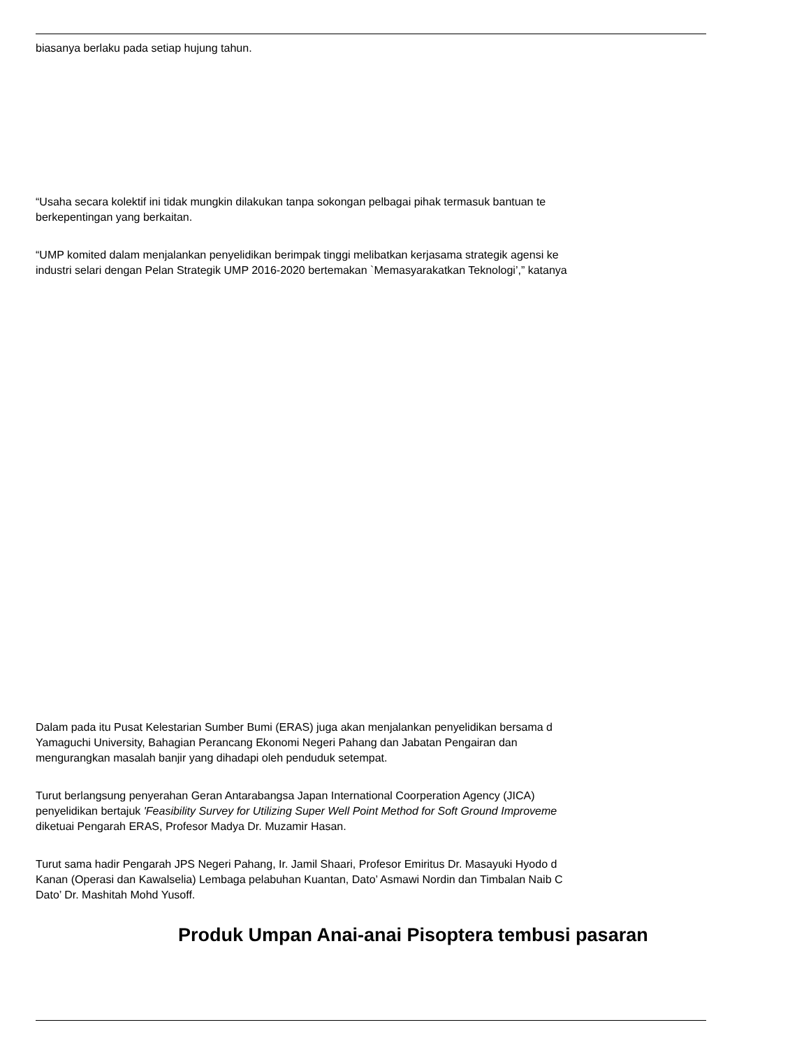biasanya berlaku pada setiap hujung tahun.
“Usaha secara kolektif ini tidak mungkin dilakukan tanpa sokongan pelbagai pihak termasuk bantuan te
berkepentingan yang berkaitan.
“UMP komited dalam menjalankan penyelidikan berimpak tinggi melibatkan kerjasama strategik agensi ke
industri selari dengan Pelan Strategik UMP 2016-2020 bertemakan `Memasyarakatkan Teknologi’,” katanya
Dalam pada itu Pusat Kelestarian Sumber Bumi (ERAS) juga akan menjalankan penyelidikan bersama d
Yamaguchi University, Bahagian Perancang Ekonomi Negeri Pahang dan Jabatan Pengairan dan
mengurangkan masalah banjir yang dihadapi oleh penduduk setempat.
Turut berlangsung penyerahan Geran Antarabangsa Japan International Coorperation Agency (JICA)
penyelidikan bertajuk 'Feasibility Survey for Utilizing Super Well Point Method for Soft Ground Improveme
diketuai Pengarah ERAS, Profesor Madya Dr. Muzamir Hasan.
Turut sama hadir Pengarah JPS Negeri Pahang, Ir. Jamil Shaari, Profesor Emiritus Dr. Masayuki Hyodo d
Kanan (Operasi dan Kawalselia) Lembaga pelabuhan Kuantan, Dato’ Asmawi Nordin dan Timbalan Naib C
Dato’ Dr. Mashitah Mohd Yusoff.
Produk Umpan Anai-anai Pisoptera tembusi pasaran